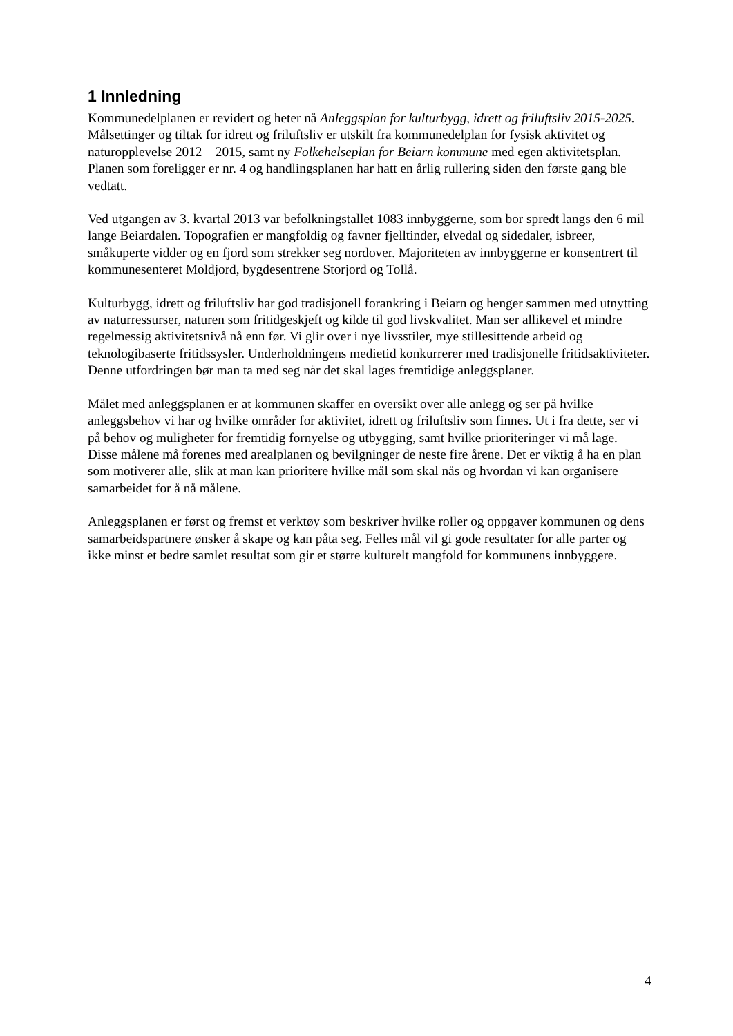1 Innledning
Kommunedelplanen er revidert og heter nå Anleggsplan for kulturbygg, idrett og friluftsliv 2015-2025. Målsettinger og tiltak for idrett og friluftsliv er utskilt fra kommunedelplan for fysisk aktivitet og naturopplevelse 2012 – 2015, samt ny Folkehelseplan for Beiarn kommune med egen aktivitetsplan. Planen som foreligger er nr. 4 og handlingsplanen har hatt en årlig rullering siden den første gang ble vedtatt.
Ved utgangen av 3. kvartal 2013 var befolkningstallet 1083 innbyggerne, som bor spredt langs den 6 mil lange Beiardalen. Topografien er mangfoldig og favner fjelltinder, elvedal og sidedaler, isbreer, småkuperte vidder og en fjord som strekker seg nordover. Majoriteten av innbyggerne er konsentrert til kommunesenteret Moldjord, bygdesentrene Storjord og Tollå.
Kulturbygg, idrett og friluftsliv har god tradisjonell forankring i Beiarn og henger sammen med utnytting av naturressurser, naturen som fritidgeskjeft og kilde til god livskvalitet. Man ser allikevel et mindre regelmessig aktivitetsnivå nå enn før. Vi glir over i nye livsstiler, mye stillesittende arbeid og teknologibaserte fritidssysler. Underholdningens medietid konkurrerer med tradisjonelle fritidsaktiviteter. Denne utfordringen bør man ta med seg når det skal lages fremtidige anleggsplaner.
Målet med anleggsplanen er at kommunen skaffer en oversikt over alle anlegg og ser på hvilke anleggsbehov vi har og hvilke områder for aktivitet, idrett og friluftsliv som finnes. Ut i fra dette, ser vi på behov og muligheter for fremtidig fornyelse og utbygging, samt hvilke prioriteringer vi må lage. Disse målene må forenes med arealplanen og bevilgninger de neste fire årene. Det er viktig å ha en plan som motiverer alle, slik at man kan prioritere hvilke mål som skal nås og hvordan vi kan organisere samarbeidet for å nå målene.
Anleggsplanen er først og fremst et verktøy som beskriver hvilke roller og oppgaver kommunen og dens samarbeidspartnere ønsker å skape og kan påta seg. Felles mål vil gi gode resultater for alle parter og ikke minst et bedre samlet resultat som gir et større kulturelt mangfold for kommunens innbyggere.
4